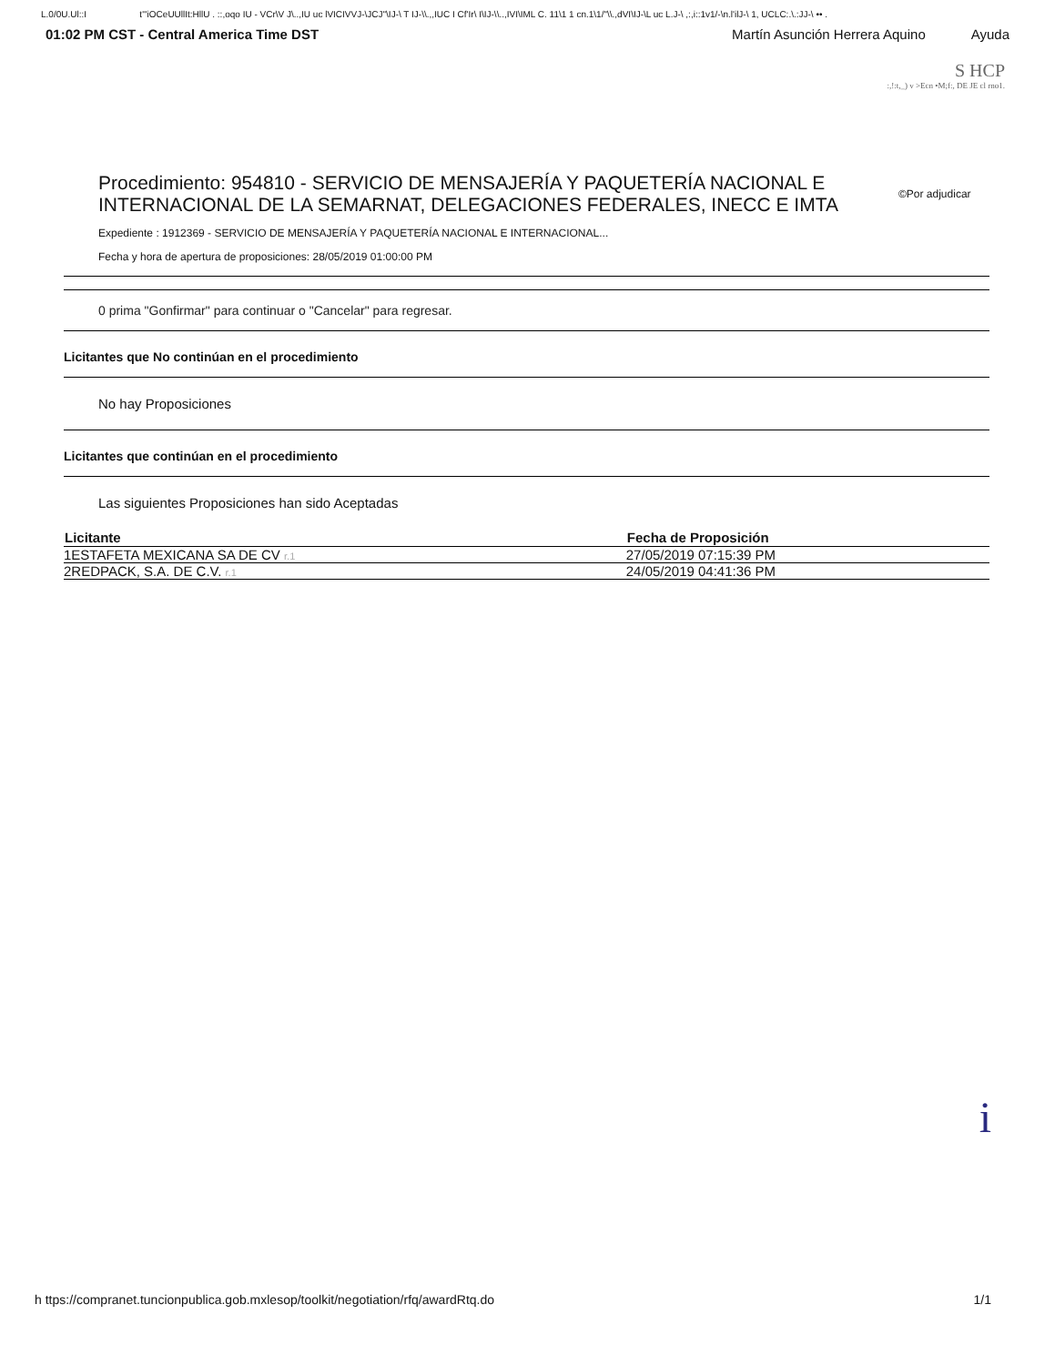L.0/0U.Ul::I t"'iOCeUUllIt:HllU . ::,oqo IU - VCr\V J\..,IU uc lVICIVVJ-\JCJ"\IJ-\ T IJ-\\.,,IUC I Cf'Ir\ I\IJ-\\..,IVI\IML C. 11\1 1 cn.1\1/"\\.,dVI\IJ-\L uc L.J-\ ,:,i::1v1/-\n.l'ilJ-\ 1, UCLC:.\.:JJ-\ •• .
01:02 PM CST - Central America Time DST Martín Asunción Herrera Aquino Ayuda
S HCP
:,!:t,_) v >Ecn •M;f:, DE JE cl rno1.
Procedimiento: 954810 - SERVICIO DE MENSAJERÍA Y PAQUETERÍA NACIONAL E INTERNACIONAL DE LA SEMARNAT, DELEGACIONES FEDERALES, INECC E IMTA ©Por adjudicar
Expediente : 1912369 - SERVICIO DE MENSAJERÍA Y PAQUETERÍA NACIONAL E INTERNACIONAL...
Fecha y hora de apertura de proposiciones: 28/05/2019 01:00:00 PM
0 prima "Gonfirmar" para continuar o "Cancelar" para regresar.
Licitantes que No continúan en el procedimiento
No hay Proposiciones
Licitantes que continúan en el procedimiento
Las siguientes Proposiciones han sido Aceptadas
| Licitante | Fecha de Proposición |
| --- | --- |
| 1ESTAFETA MEXICANA SA DE CV r.1 | 27/05/2019 07:15:39 PM |
| 2REDPACK, S.A. DE C.V. r.1 | 24/05/2019 04:41:36 PM |
i
h ttps://compranet.tuncionpublica.gob.mxlesop/toolkit/negotiation/rfq/awardRtq.do 1/1